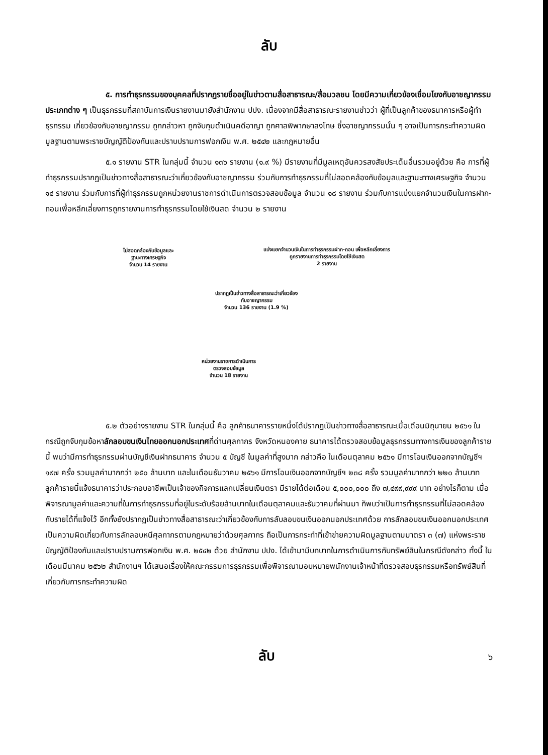ลับ
๕. การทำธุรกรรมของบุคคลที่ปรากฏรายชื่ออยู่ในข่าวตามสื่อสาธารณะ/สื่อมวลชน โดยมีความเกี่ยวข้องเชื่อมโยงกับอาชญากรรมประเภทต่าง ๆ เป็นธุรกรรมที่สถาบันการเงินรายงานมายังสำนักงาน ปปง. เนื่องจากมีสื่อสาธารณะรายงานข่าวว่า ผู้ที่เป็นลูกค้าของธนาคารหรือผู้ทำธุรกรรม เกี่ยวข้องกับอาชญากรรม ถูกกล่าวหา ถูกจับกุมดำเนินคดีอาญา ถูกศาลพิพากษาลงโทษ ซึ่งอาชญากรรมนั้น ๆ อาจเป็นการกระทำความผิดมูลฐานตามพระราชบัญญัติป้องกันและปราบปรามการฟอกเงิน พ.ศ. ๒๕๔๒ และกฎหมายอื่น
๕.๑ รายงาน STR ในกลุ่มนี้ จำนวน ๑๓๖ รายงาน (๑.๙ %) มีรายงานที่มีมูลเหตุอันควรสงสัยประเด็นอื่นรวมอยู่ด้วย คือ การที่ผู้ทำธุรกรรมปรากฏเป็นข่าวทางสื่อสาธารณะว่าเกี่ยวข้องกับอาชญากรรม ร่วมกับการทำธุรกรรมที่ไม่สอดคล้องกับข้อมูลและฐานะทางเศรษฐกิจ จำนวน ๑๔ รายงาน ร่วมกับการที่ผู้ทำธุรกรรมถูกหน่วยงานราชการดำเนินการตรวจสอบข้อมูล จำนวน ๑๘ รายงาน ร่วมกับการแบ่งแยกจำนวนเงินในการฝาก-ถอนเพื่อหลีกเลี่ยงการถูกรายงานการทำธุรกรรมโดยใช้เงินสด จำนวน ๒ รายงาน
ไม่สอดคล้องกับข้อมูลและ
ฐานะทางเศรษฐกิจ
จำนวน 14 รายงาน
แบ่งแยกจำนวนเงินในการทำธุรกรรมฝาก-ถอน เพื่อหลีกเลี่ยงการถูกรายงานการทำธุรกรรมโดยใช้เงินสด
2 รายงาน
ปรากฏเป็นข่าวทางสื่อสาธารณะว่าเกี่ยวข้อง
กับอาชญากรรม
จำนวน 136 รายงาน (1.9 %)
หน่วยงานราชการดำเนินการ
ตรวจสอบข้อมูล
จำนวน 18 รายงาน
๕.๒ ตัวอย่างรายงาน STR ในกลุ่มนี้ คือ ลูกค้าธนาคารรายหนึ่งได้ปรากฏเป็นข่าวทางสื่อสาธารณะเมื่อเดือนมิถุนายน ๒๕๖๑ ในกรณีถูกจับกุมข้อหาลักลอบขนเงินไทยออกนอกประเทศที่ด่านศุลกากร จังหวัดหนองคาย ธนาคารได้ตรวจสอบข้อมูลธุรกรรมทางการเงินของลูกค้ารายนี้ พบว่ามีการทำธุรกรรมผ่านบัญชีเงินฝากธนาคาร จำนวน ๕ บัญชี ในมูลค่าที่สูงมาก กล่าวคือ ในเดือนตุลาคม ๒๕๖๑ มีการโอนเงินออกจากบัญชีฯ ๑๙๗ ครั้ง รวมมูลค่ามากกว่า ๒๕๐ ล้านบาท และในเดือนธันวาคม ๒๕๖๑ มีการโอนเงินออกจากบัญชีฯ ๒๓๘ ครั้ง รวมมูลค่ามากกว่า ๒๒๐ ล้านบาท ลูกค้ารายนี้แจ้งธนาคารว่าประกอบอาชีพเป็นเจ้าของกิจการแลกเปลี่ยนเงินตรา มีรายได้ต่อเดือน ๕,๐๐๐,๐๐๐ ถึง ๗,๔๙๙,๙๙๙ บาท อย่างไรก็ตาม เมื่อพิจารณามูลค่าและความถี่ในการทำธุรกรรมที่อยู่ในระดับร้อยล้านบาทในเดือนตุลาคมและธันวาคมที่ผ่านมา ก็พบว่าเป็นการทำธุรกรรมที่ไม่สอดคล้องกับรายได้ที่แจ้งไว้ อีกทั้งยังปรากฏเป็นข่าวทางสื่อสาธารณะว่าเกี่ยวข้องกับการลับลอบขนเงินออกนอกประเทศด้วย การลักลอบขนเงินออกนอกประเทศเป็นความผิดเกี่ยวกับการลักลอบหนีศุลกากรตามกฎหมายว่าด้วยศุลกากร ถือเป็นการกระทำที่เข้าข่ายความผิดมูลฐานตามมาตรา ๓ (๗) แห่งพระราชบัญญัติป้องกันและปราบปรามการฟอกเงิน พ.ศ. ๒๕๔๒ ด้วย สำนักงาน ปปง. ได้เข้ามามีบทบาทในการดำเนินการกับทรัพย์สินในกรณีดังกล่าว ทั้งนี้ ในเดือนมีนาคม ๒๕๖๒ สำนักงานฯ ได้เสนอเรื่องให้คณะกรรมการธุรกรรมเพื่อพิจารณามอบหมายพนักงานเจ้าหน้าที่ตรวจสอบธุรกรรมหรือทรัพย์สินที่เกี่ยวกับการกระทำความผิด
ลับ
๖